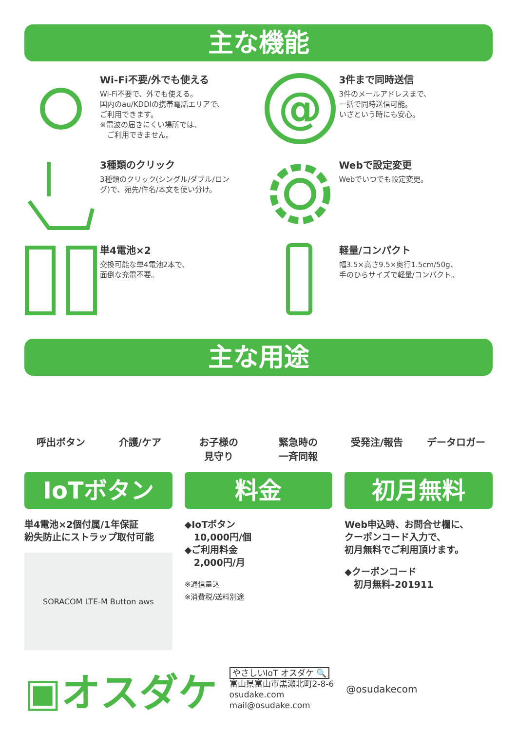主な機能
Wi-Fi不要/外でも使える
Wi-Fi不要で、外でも使える。
国内のau/KDDIの携帯電話エリアで、
ご利用できます。
※電波の届きにくい場所では、
　ご利用できません。
@
3件まで同時送信
3件のメールアドレスまで、
一括で同時送信可能。
いざという時にも安心。
3種類のクリック
3種類のクリック(シングル/ダブル/ロン
グ)で、宛先/件名/本文を使い分け。
Webで設定変更
Webでいつでも設定変更。
単4電池×2
交換可能な単4電池2本で、
面倒な充電不要。
軽量/コンパクト
幅3.5×高さ9.5×奥行1.5cm/50g、
手のひらサイズで軽量/コンパクト。
主な用途
呼出ボタン 介護/ケア お子様の
見守り
緊急時の
一斉同報
受発注/報告 データロガー
IoTボタン
単4電池×2個付属/1年保証
紛失防止にストラップ取付可能
SORACOM LTE-M Button aws
料金
◆IoTボタン
　10,000円/個
◆ご利用料金
　2,000円/月
※通信量込
※消費税/送料別途
初月無料
Web申込時、お問合せ欄に、
クーポンコード入力で、
初月無料でご利用頂けます。
◆クーポンコード
　初月無料-201911
▣オスダケ
やさしいIoT オスダケ 🔍
富山県富山市黒瀬北町2-8-6
osudake.com
mail@osudake.com
@osudakecom